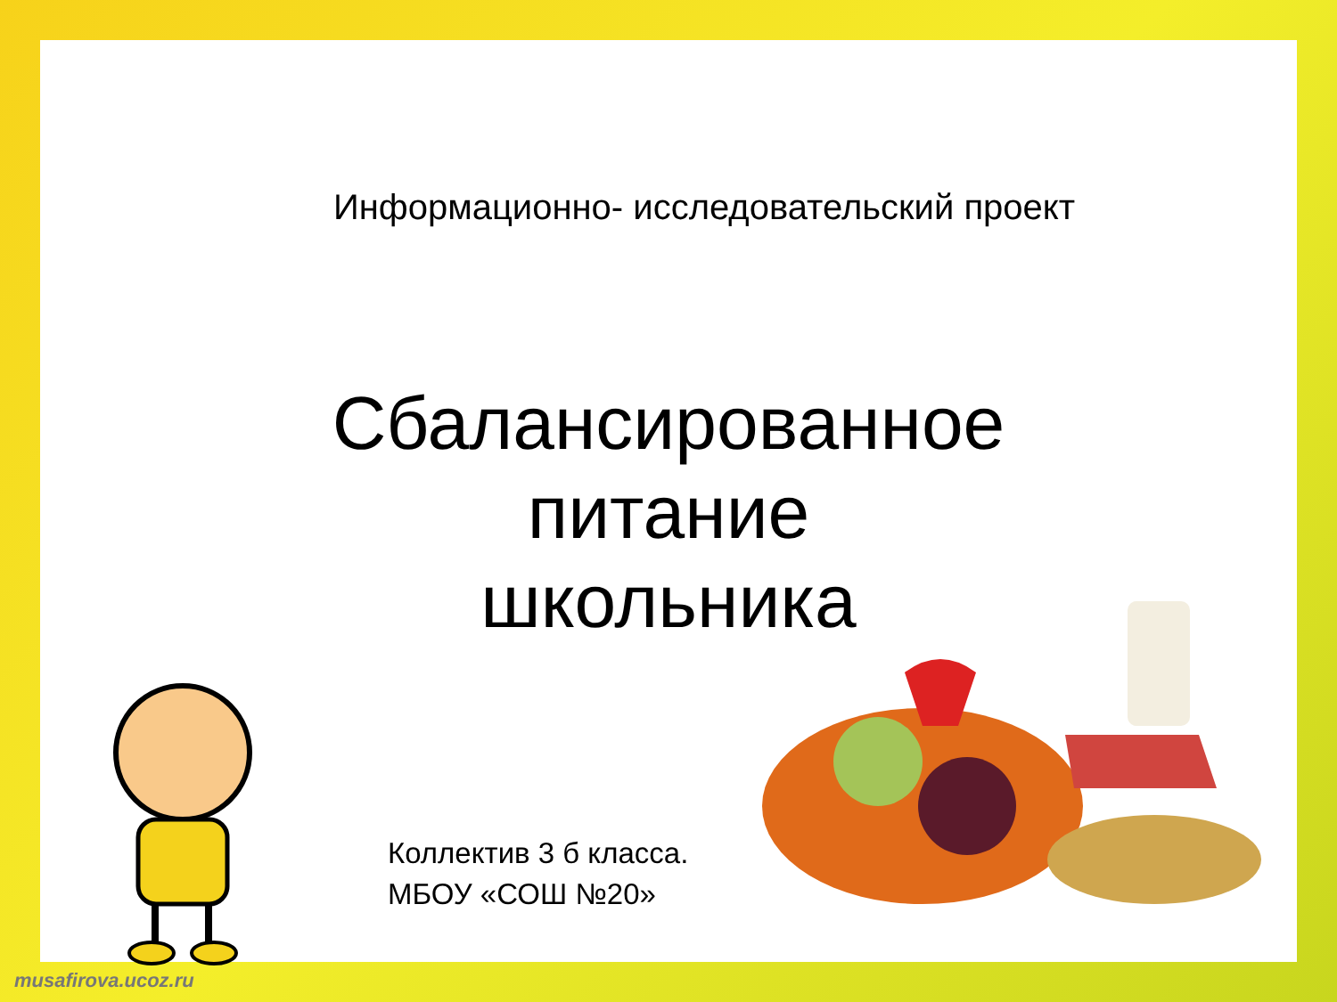Информационно- исследовательский проект
Сбалансированное
питание
школьника
Коллектив 3 б класса.
МБОУ «СОШ №20»
musafirova.ucoz.ru